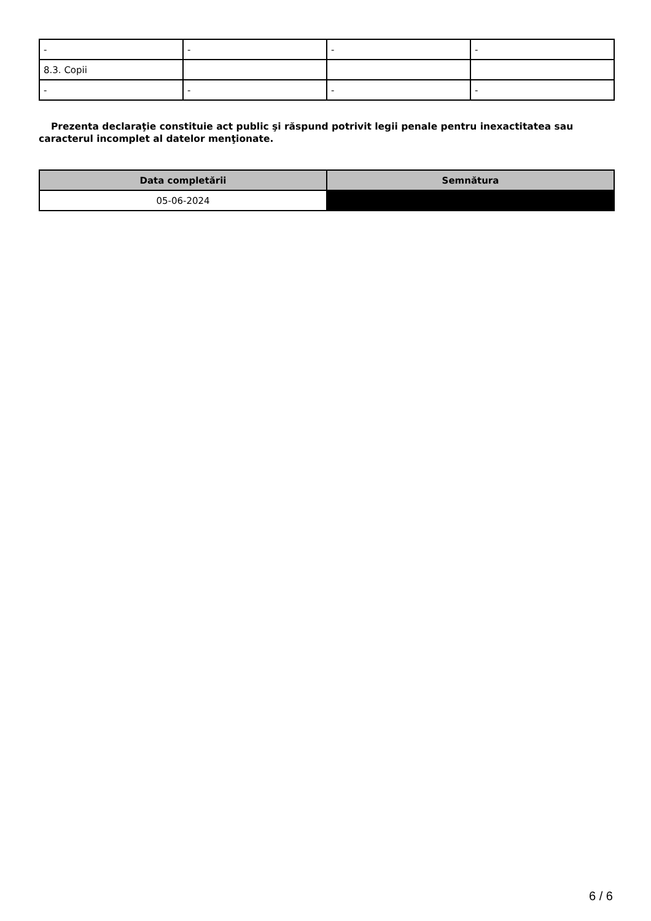| - | - | - | - |
| 8.3. Copii | | | |
| - | - | - | - |
Prezenta declaraţie constituie act public şi răspund potrivit legii penale pentru inexactitatea sau caracterul incomplet al datelor menţionate.
| Data completării | Semnătura |
| --- | --- |
| 05-06-2024 | |
6 / 6